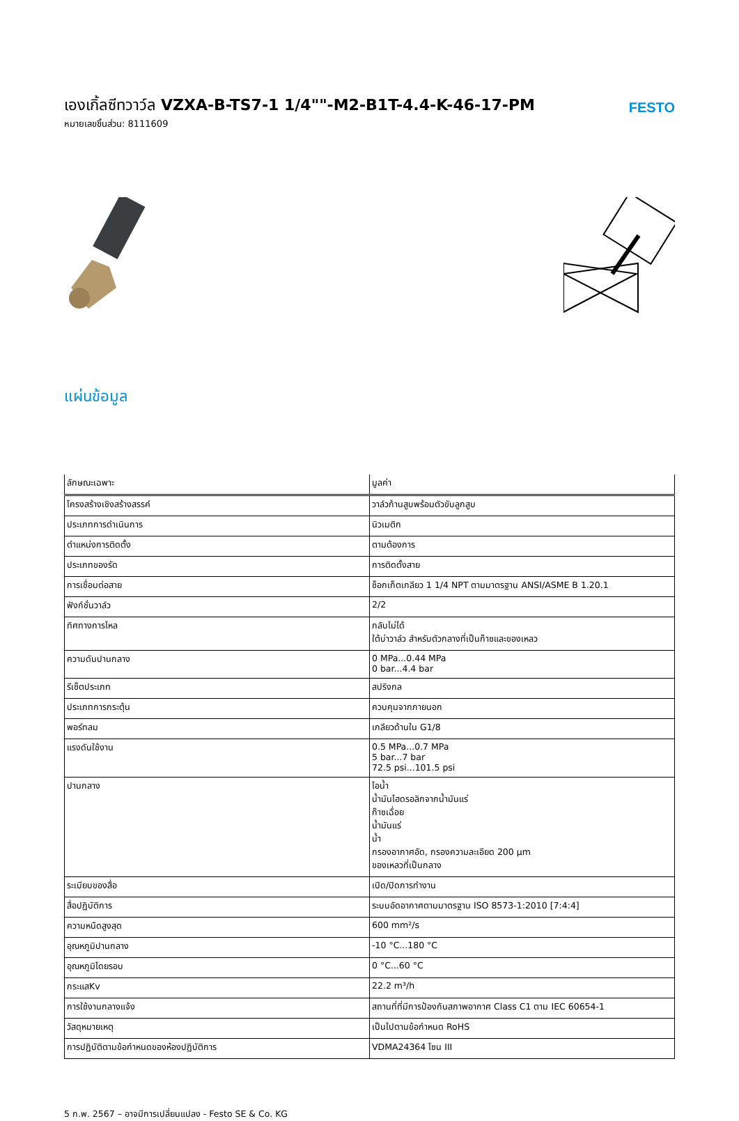เองเกิ้ลซีทวาว์ล VZXA-B-TS7-1 1/4""-M2-B1T-4.4-K-46-17-PM
หมายเลขชิ้นส่วน: 8111609
FESTO
แผ่นข้อมูล
| ลักษณะเฉพาะ | มูลค่า |
| --- | --- |
| โครงสร้างเชิงสร้างสรรค์ | วาล์วก้านสูบพร้อมตัวขับลูกสูบ |
| ประเภทการดำเนินการ | นิวเมติก |
| ตำแหน่งการติดตั้ง | ตามต้องการ |
| ประเภทของรัด | การติดตั้งสาย |
| การเชื่อมต่อสาย | ซ็อกเก็ตเกลียว 1 1/4 NPT ตามมาตรฐาน ANSI/ASME B 1.20.1 |
| ฟังก์ชั่นวาล์ว | 2/2 |
| ทิศทางการไหล | กลับไม่ได้ ใต้บ่าวาล์ว สำหรับตัวกลางที่เป็นก๊าซและของเหลว |
| ความดันปานกลาง | 0 MPa...0.44 MPa 0 bar...4.4 bar |
| รีเซ็ตประเภท | สปริงกล |
| ประเภทการกระตุ้น | ควบคุมจากภายนอก |
| พอร์ทลม | เกลียวด้านใน G1/8 |
| แรงดันใช้งาน | 0.5 MPa...0.7 MPa 5 bar...7 bar 72.5 psi...101.5 psi |
| ปานกลาง | ไอน้ำ น้ำมันไฮดรอลิกจากน้ำมันแร่ ก๊าซเฉื่อย น้ำมันแร่ น้ำ กรองอากาศอัด, กรองความละเอียด 200 µm ของเหลวที่เป็นกลาง |
| ระเบียบของสื่อ | เปิด/ปิดการทำงาน |
| สื่อปฏิบัติการ | ระบบอัดอากาศตามมาตรฐาน ISO 8573-1:2010 [7:4:4] |
| ความหนืดสูงสุด | 600 mm²/s |
| อุณหภูมิปานกลาง | -10 °C...180 °C |
| อุณหภูมิโดยรอบ | 0 °C...60 °C |
| กระแสKv | 22.2 m³/h |
| การใช้งานกลางแจ้ง | สถานที่ที่มีการป้องกันสภาพอากาศ Class C1 ตาม IEC 60654-1 |
| วัสดุหมายเหตุ | เป็นไปตามข้อกำหนด RoHS |
| การปฏิบัติตามข้อกำหนดของห้องปฏิบัติการ | VDMA24364 โซน III |
5 ก.พ. 2567 – อาจมีการเปลี่ยนแปลง - Festo SE & Co. KG